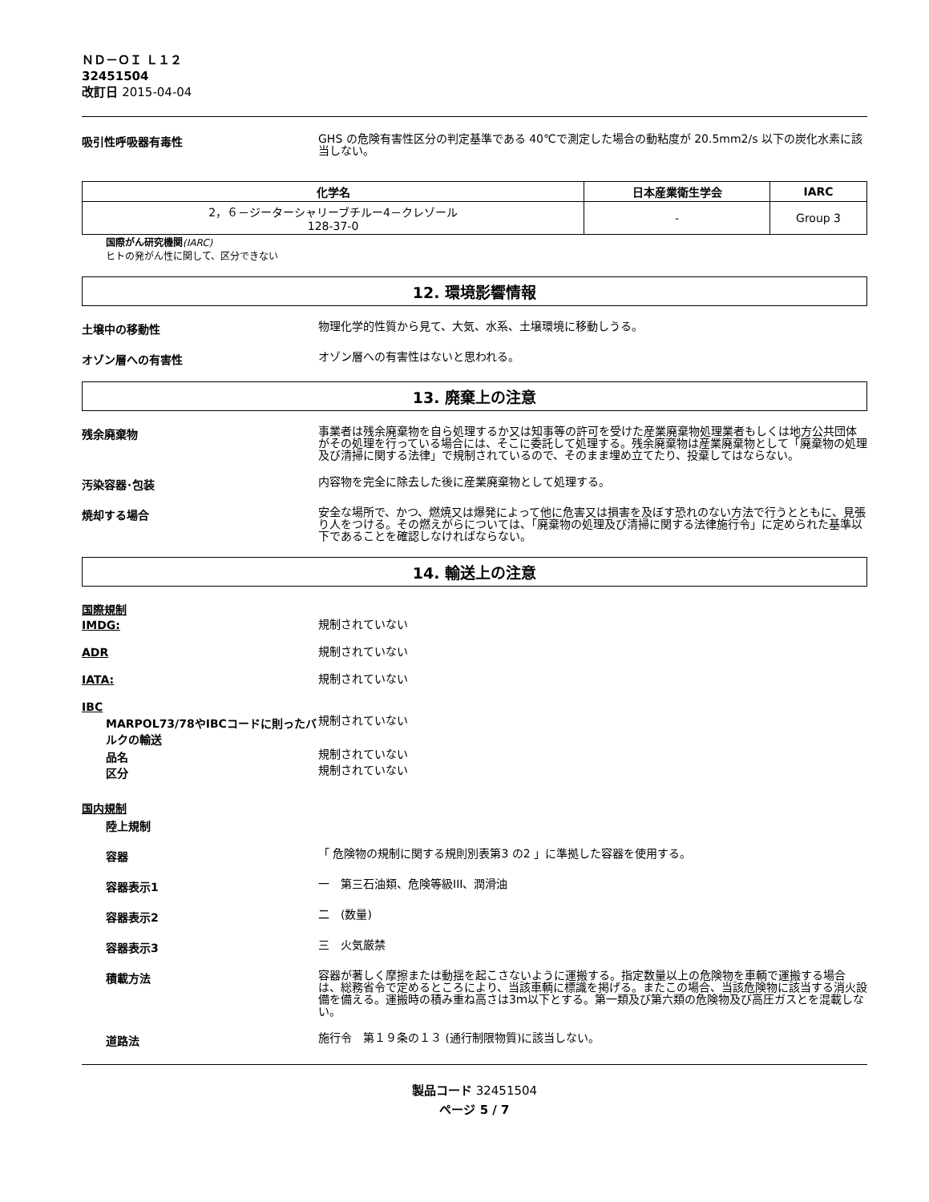ＮＤ－ＯＩ Ｌ１２
32451504
改訂日 2015-04-04
吸引性呼吸器有毒性
GHS の危険有害性区分の判定基準である 40℃で測定した場合の動粘度が 20.5mm2/s 以下の炭化水素に該当しない。
| 化学名 | 日本産業衛生学会 | IARC |
| --- | --- | --- |
| 2，６－ジーターシャリーブチルー4－クレゾール 128-37-0 | - | Group 3 |
国際がん研究機関(IARC)
ヒトの発がん性に関して、区分できない
12. 環境影響情報
土壌中の移動性
物理化学的性質から見て、大気、水系、土壌環境に移動しうる。
オゾン層への有害性
オゾン層への有害性はないと思われる。
13. 廃棄上の注意
残余廃棄物
事業者は残余廃棄物を自ら処理するか又は知事等の許可を受けた産業廃棄物処理業者もしくは地方公共団体がその処理を行っている場合には、そこに委託して処理する。残余廃棄物は産業廃棄物として「廃棄物の処理及び清掃に関する法律」で規制されているので、そのまま埋め立てたり、投棄してはならない。
汚染容器･包装
内容物を完全に除去した後に産業廃棄物として処理する。
焼却する場合
安全な場所で、かつ、燃焼又は爆発によって他に危害又は損害を及ぼす恐れのない方法で行うとともに、見張り人をつける。その燃えがらについては、「廃棄物の処理及び清掃に関する法律施行令」に定められた基準以下であることを確認しなければならない。
14. 輸送上の注意
国際規制
IMDG:
規制されていない
ADR
規制されていない
IATA:
規制されていない
IBC
MARPOL73/78やIBCコードに則ったバルクの輸送
規制されていない
品名
規制されていない
区分
規制されていない
国内規制
陸上規制
容器
「 危険物の規制に関する規則別表第3 の2 」に準拠した容器を使用する。
容器表示1
一　第三石油類、危険等級III、潤滑油
容器表示2
二　(数量)
容器表示3
三　火気厳禁
積載方法
容器が著しく摩擦または動揺を起こさないように運搬する。指定数量以上の危険物を車輌で運搬する場合は、総務省令で定めるところにより、当該車輌に標識を掲げる。またこの場合、当該危険物に該当する消火設備を備える。運搬時の積み重ね高さは3ｍ以下とする。第一類及び第六類の危険物及び高圧ガスとを混載しない。
道路法
施行令　第１９条の１３ (通行制限物質)に該当しない。
製品コード 32451504
ページ 5 / 7